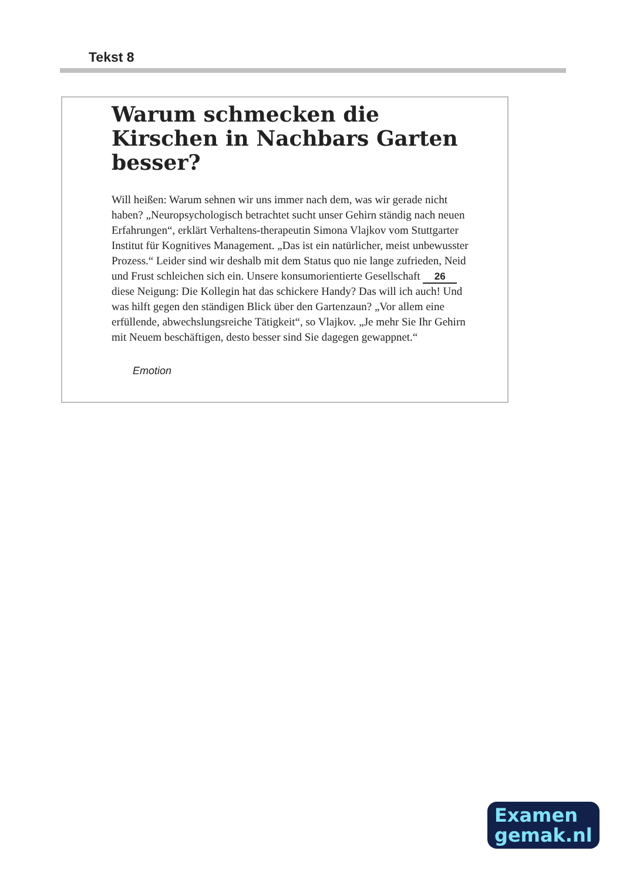Tekst 8
Warum schmecken die Kirschen in Nachbars Garten besser?
Will heißen: Warum sehnen wir uns immer nach dem, was wir gerade nicht haben? „Neuropsychologisch betrachtet sucht unser Gehirn ständig nach neuen Erfahrungen“, erklärt Verhaltens-therapeutin Simona Vlajkov vom Stuttgarter Institut für Kognitives Management. „Das ist ein natürlicher, meist unbewusster Prozess.“ Leider sind wir deshalb mit dem Status quo nie lange zufrieden, Neid und Frust schleichen sich ein. Unsere konsumorientierte Gesellschaft 26 diese Neigung: Die Kollegin hat das schickere Handy? Das will ich auch! Und was hilft gegen den ständigen Blick über den Gartenzaun? „Vor allem eine erfüllende, abwechslungsreiche Tätigkeit“, so Vlajkov. „Je mehr Sie Ihr Gehirn mit Neuem beschäftigen, desto besser sind Sie dagegen gewappnet.“
Emotion
Examen
gemak.nl